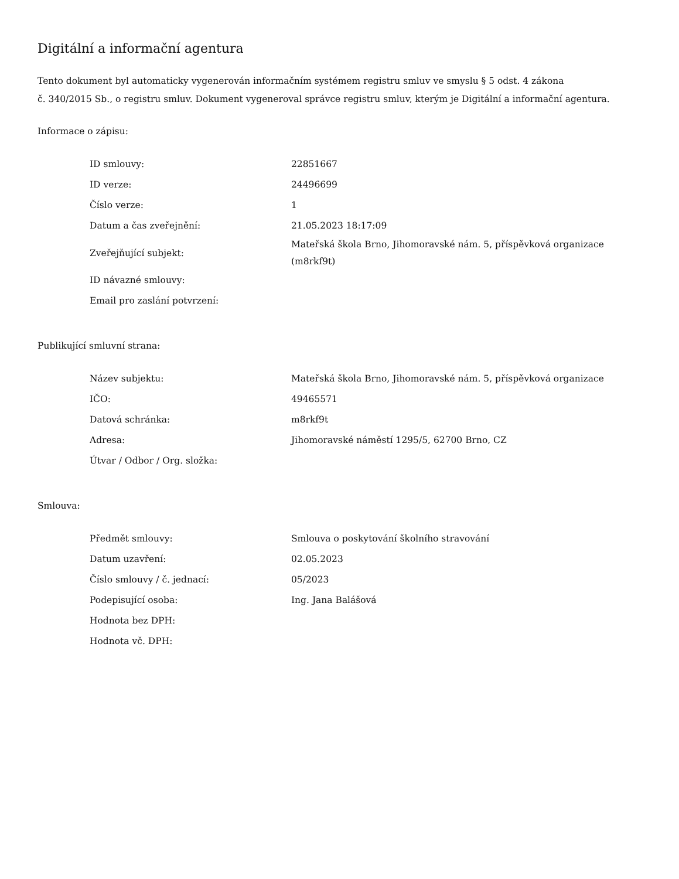Digitální a informační agentura
Tento dokument byl automaticky vygenerován informačním systémem registru smluv ve smyslu § 5 odst. 4 zákona
č. 340/2015 Sb., o registru smluv. Dokument vygeneroval správce registru smluv, kterým je Digitální a informační agentura.
Informace o zápisu:
| ID smlouvy: | 22851667 |
| ID verze: | 24496699 |
| Číslo verze: | 1 |
| Datum a čas zveřejnění: | 21.05.2023 18:17:09 |
| Zveřejňující subjekt: | Mateřská škola Brno, Jihomoravské nám. 5, příspěvková organizace (m8rkf9t) |
| ID návazné smlouvy: | |
| Email pro zaslání potvrzení: | |
Publikující smluvní strana:
| Název subjektu: | Mateřská škola Brno, Jihomoravské nám. 5, příspěvková organizace |
| IČO: | 49465571 |
| Datová schránka: | m8rkf9t |
| Adresa: | Jihomoravské náměstí 1295/5, 62700 Brno, CZ |
| Útvar / Odbor / Org. složka: | |
Smlouva:
| Předmět smlouvy: | Smlouva o poskytování školního stravování |
| Datum uzavření: | 02.05.2023 |
| Číslo smlouvy / č. jednací: | 05/2023 |
| Podepisující osoba: | Ing. Jana Balášová |
| Hodnota bez DPH: | |
| Hodnota vč. DPH: | |